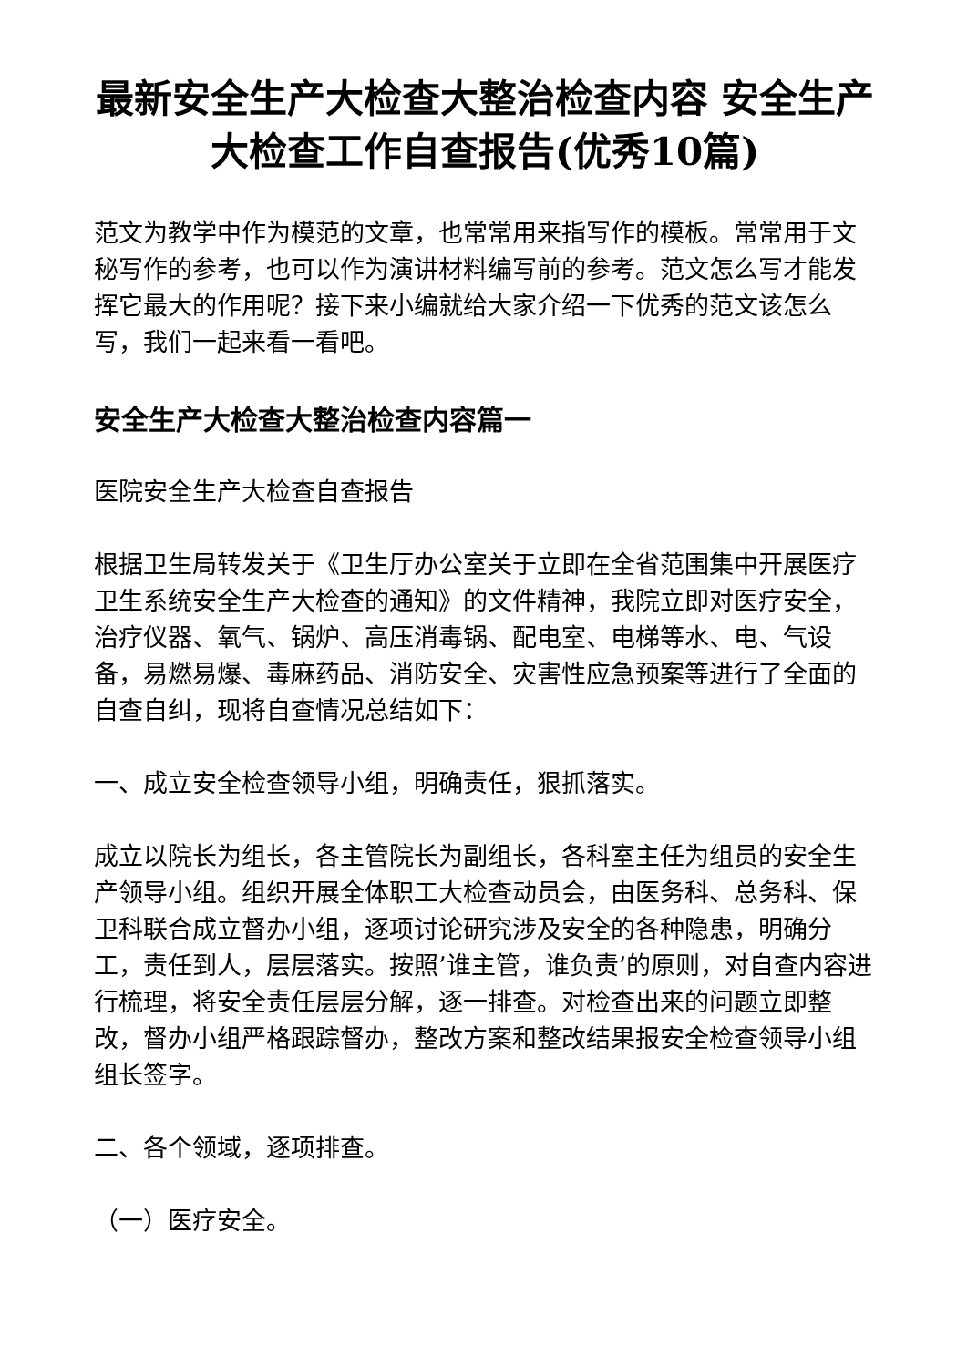最新安全生产大检查大整治检查内容 安全生产大检查工作自查报告(优秀10篇)
范文为教学中作为模范的文章，也常常用来指写作的模板。常常用于文秘写作的参考，也可以作为演讲材料编写前的参考。范文怎么写才能发挥它最大的作用呢？接下来小编就给大家介绍一下优秀的范文该怎么写，我们一起来看一看吧。
安全生产大检查大整治检查内容篇一
医院安全生产大检查自查报告
根据卫生局转发关于《卫生厅办公室关于立即在全省范围集中开展医疗卫生系统安全生产大检查的通知》的文件精神，我院立即对医疗安全，治疗仪器、氧气、锅炉、高压消毒锅、配电室、电梯等水、电、气设备，易燃易爆、毒麻药品、消防安全、灾害性应急预案等进行了全面的自查自纠，现将自查情况总结如下：
一、成立安全检查领导小组，明确责任，狠抓落实。
成立以院长为组长，各主管院长为副组长，各科室主任为组员的安全生产领导小组。组织开展全体职工大检查动员会，由医务科、总务科、保卫科联合成立督办小组，逐项讨论研究涉及安全的各种隐患，明确分工，责任到人，层层落实。按照’谁主管，谁负责’的原则，对自查内容进行梳理，将安全责任层层分解，逐一排查。对检查出来的问题立即整改，督办小组严格跟踪督办，整改方案和整改结果报安全检查领导小组组长签字。
二、各个领域，逐项排查。
（一）医疗安全。